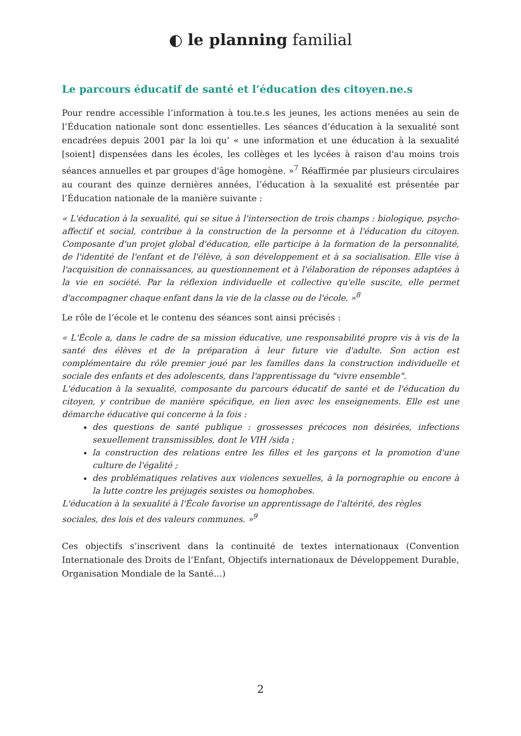◐ le planning familial
Le parcours éducatif de santé et l’éducation des citoyen.ne.s
Pour rendre accessible l’information à tou.te.s les jeunes, les actions menées au sein de l’Éducation nationale sont donc essentielles. Les séances d’éducation à la sexualité sont encadrées depuis 2001 par la loi qu’ « une information et une éducation à la sexualité [soient] dispensées dans les écoles, les collèges et les lycées à raison d'au moins trois séances annuelles et par groupes d'âge homogène. »<sup>7</sup> Réaffirmée par plusieurs circulaires au courant des quinze dernières années, l’éducation à la sexualité est présentée par l’Éducation nationale de la manière suivante :
« L'éducation à la sexualité, qui se situe à l'intersection de trois champs : biologique, psycho-affectif et social, contribue à la construction de la personne et à l'éducation du citoyen. Composante d'un projet global d'éducation, elle participe à la formation de la personnalité, de l'identité de l'enfant et de l'élève, à son développement et à sa socialisation. Elle vise à l'acquisition de connaissances, au questionnement et à l'élaboration de réponses adaptées à la vie en société. Par la réflexion individuelle et collective qu'elle suscite, elle permet d'accompagner chaque enfant dans la vie de la classe ou de l'école. »<sup>8</sup>
Le rôle de l’école et le contenu des séances sont ainsi précisés :
« L'École a, dans le cadre de sa mission éducative, une responsabilité propre vis à vis de la santé des élèves et de la préparation à leur future vie d'adulte. Son action est complémentaire du rôle premier joué par les familles dans la construction individuelle et sociale des enfants et des adolescents, dans l'apprentissage du "vivre ensemble".
L'éducation à la sexualité, composante du parcours éducatif de santé et de l'éducation du citoyen, y contribue de manière spécifique, en lien avec les enseignements. Elle est une démarche éducative qui concerne à la fois :
des questions de santé publique : grossesses précoces non désirées, infections sexuellement transmissibles, dont le VIH /sida ;
la construction des relations entre les filles et les garçons et la promotion d'une culture de l'égalité ;
des problématiques relatives aux violences sexuelles, à la pornographie ou encore à la lutte contre les préjugés sexistes ou homophobes.
L'éducation à la sexualité à l'École favorise un apprentissage de l'altérité, des règles sociales, des lois et des valeurs communes. »<sup>9</sup>
Ces objectifs s’inscrivent dans la continuité de textes internationaux (Convention Internationale des Droits de l’Enfant, Objectifs internationaux de Développement Durable, Organisation Mondiale de la Santé…)
2